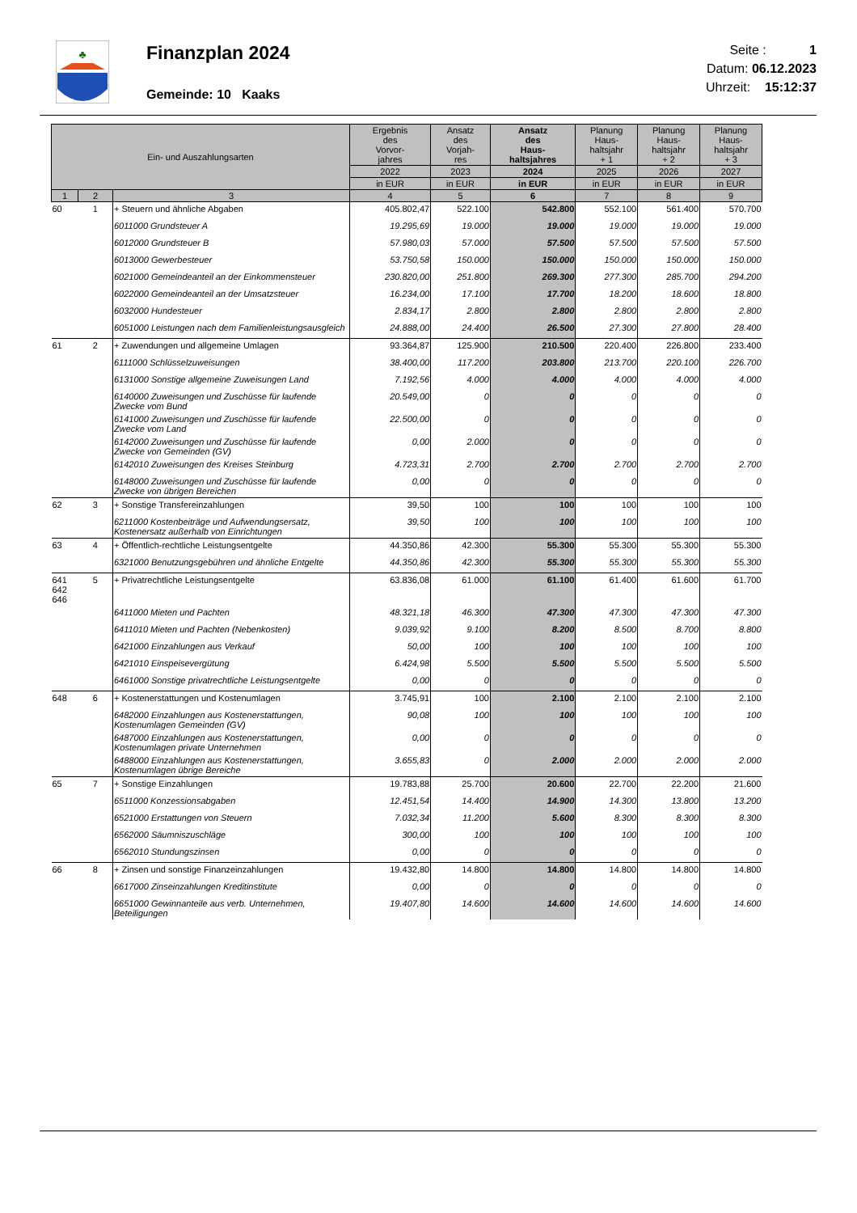♣
Finanzplan 2024
Gemeinde: 10 Kaaks
Seite : 1
Datum: 06.12.2023
Uhrzeit: 15:12:37
| Ein- und Auszahlungsarten | | | Ergebnis des Vorvor- jahres | Ansatz des Vorjah- res | Ansatz des Haus- haltsjahres | Planung Haus- haltsjahr + 1 | Planung Haus- haltsjahr + 2 | Planung Haus- haltsjahr + 3 |
| --- | --- | --- | --- | --- | --- | --- | --- | --- |
| | | | 2022 | 2023 | 2024 | 2025 | 2026 | 2027 |
| | | | in EUR | in EUR | in EUR | in EUR | in EUR | in EUR |
| 1 | 2 | 3 | 4 | 5 | 6 | 7 | 8 | 9 |
| 60 | 1 | + Steuern und ähnliche Abgaben | 405.802,47 | 522.100 | 542.800 | 552.100 | 561.400 | 570.700 |
| | | 6011000 Grundsteuer A | 19.295,69 | 19.000 | 19.000 | 19.000 | 19.000 | 19.000 |
| | | 6012000 Grundsteuer B | 57.980,03 | 57.000 | 57.500 | 57.500 | 57.500 | 57.500 |
| | | 6013000 Gewerbesteuer | 53.750,58 | 150.000 | 150.000 | 150.000 | 150.000 | 150.000 |
| | | 6021000 Gemeindeanteil an der Einkommensteuer | 230.820,00 | 251.800 | 269.300 | 277.300 | 285.700 | 294.200 |
| | | 6022000 Gemeindeanteil an der Umsatzsteuer | 16.234,00 | 17.100 | 17.700 | 18.200 | 18.600 | 18.800 |
| | | 6032000 Hundesteuer | 2.834,17 | 2.800 | 2.800 | 2.800 | 2.800 | 2.800 |
| | | 6051000 Leistungen nach dem Familienleistungsausgleich | 24.888,00 | 24.400 | 26.500 | 27.300 | 27.800 | 28.400 |
| 61 | 2 | + Zuwendungen und allgemeine Umlagen | 93.364,87 | 125.900 | 210.500 | 220.400 | 226.800 | 233.400 |
| | | 6111000 Schlüsselzuweisungen | 38.400,00 | 117.200 | 203.800 | 213.700 | 220.100 | 226.700 |
| | | 6131000 Sonstige allgemeine Zuweisungen Land | 7.192,56 | 4.000 | 4.000 | 4.000 | 4.000 | 4.000 |
| | | 6140000 Zuweisungen und Zuschüsse für laufende Zwecke vom Bund | 20.549,00 | 0 | 0 | 0 | 0 | 0 |
| | | 6141000 Zuweisungen und Zuschüsse für laufende Zwecke vom Land | 22.500,00 | 0 | 0 | 0 | 0 | 0 |
| | | 6142000 Zuweisungen und Zuschüsse für laufende Zwecke von Gemeinden (GV) | 0,00 | 2.000 | 0 | 0 | 0 | 0 |
| | | 6142010 Zuweisungen des Kreises Steinburg | 4.723,31 | 2.700 | 2.700 | 2.700 | 2.700 | 2.700 |
| | | 6148000 Zuweisungen und Zuschüsse für laufende Zwecke von übrigen Bereichen | 0,00 | 0 | 0 | 0 | 0 | 0 |
| 62 | 3 | + Sonstige Transfereinzahlungen | 39,50 | 100 | 100 | 100 | 100 | 100 |
| | | 6211000 Kostenbeiträge und Aufwendungsersatz, Kostenersatz außerhalb von Einrichtungen | 39,50 | 100 | 100 | 100 | 100 | 100 |
| 63 | 4 | + Öffentlich-rechtliche Leistungsentgelte | 44.350,86 | 42.300 | 55.300 | 55.300 | 55.300 | 55.300 |
| | | 6321000 Benutzungsgebühren und ähnliche Entgelte | 44.350,86 | 42.300 | 55.300 | 55.300 | 55.300 | 55.300 |
| 641 642 646 | 5 | + Privatrechtliche Leistungsentgelte | 63.836,08 | 61.000 | 61.100 | 61.400 | 61.600 | 61.700 |
| | | 6411000 Mieten und Pachten | 48.321,18 | 46.300 | 47.300 | 47.300 | 47.300 | 47.300 |
| | | 6411010 Mieten und Pachten (Nebenkosten) | 9.039,92 | 9.100 | 8.200 | 8.500 | 8.700 | 8.800 |
| | | 6421000 Einzahlungen aus Verkauf | 50,00 | 100 | 100 | 100 | 100 | 100 |
| | | 6421010 Einspeisevergütung | 6.424,98 | 5.500 | 5.500 | 5.500 | 5.500 | 5.500 |
| | | 6461000 Sonstige privatrechtliche Leistungsentgelte | 0,00 | 0 | 0 | 0 | 0 | 0 |
| 648 | 6 | + Kostenerstattungen und Kostenumlagen | 3.745,91 | 100 | 2.100 | 2.100 | 2.100 | 2.100 |
| | | 6482000 Einzahlungen aus Kostenerstattungen, Kostenumlagen Gemeinden (GV) | 90,08 | 100 | 100 | 100 | 100 | 100 |
| | | 6487000 Einzahlungen aus Kostenerstattungen, Kostenumlagen private Unternehmen | 0,00 | 0 | 0 | 0 | 0 | 0 |
| | | 6488000 Einzahlungen aus Kostenerstattungen, Kostenumlagen übrige Bereiche | 3.655,83 | 0 | 2.000 | 2.000 | 2.000 | 2.000 |
| 65 | 7 | + Sonstige Einzahlungen | 19.783,88 | 25.700 | 20.600 | 22.700 | 22.200 | 21.600 |
| | | 6511000 Konzessionsabgaben | 12.451,54 | 14.400 | 14.900 | 14.300 | 13.800 | 13.200 |
| | | 6521000 Erstattungen von Steuern | 7.032,34 | 11.200 | 5.600 | 8.300 | 8.300 | 8.300 |
| | | 6562000 Säumniszuschläge | 300,00 | 100 | 100 | 100 | 100 | 100 |
| | | 6562010 Stundungszinsen | 0,00 | 0 | 0 | 0 | 0 | 0 |
| 66 | 8 | + Zinsen und sonstige Finanzeinzahlungen | 19.432,80 | 14.800 | 14.800 | 14.800 | 14.800 | 14.800 |
| | | 6617000 Zinseinzahlungen Kreditinstitute | 0,00 | 0 | 0 | 0 | 0 | 0 |
| | | 6651000 Gewinnanteile aus verb. Unternehmen, Beteiligungen | 19.407,80 | 14.600 | 14.600 | 14.600 | 14.600 | 14.600 |